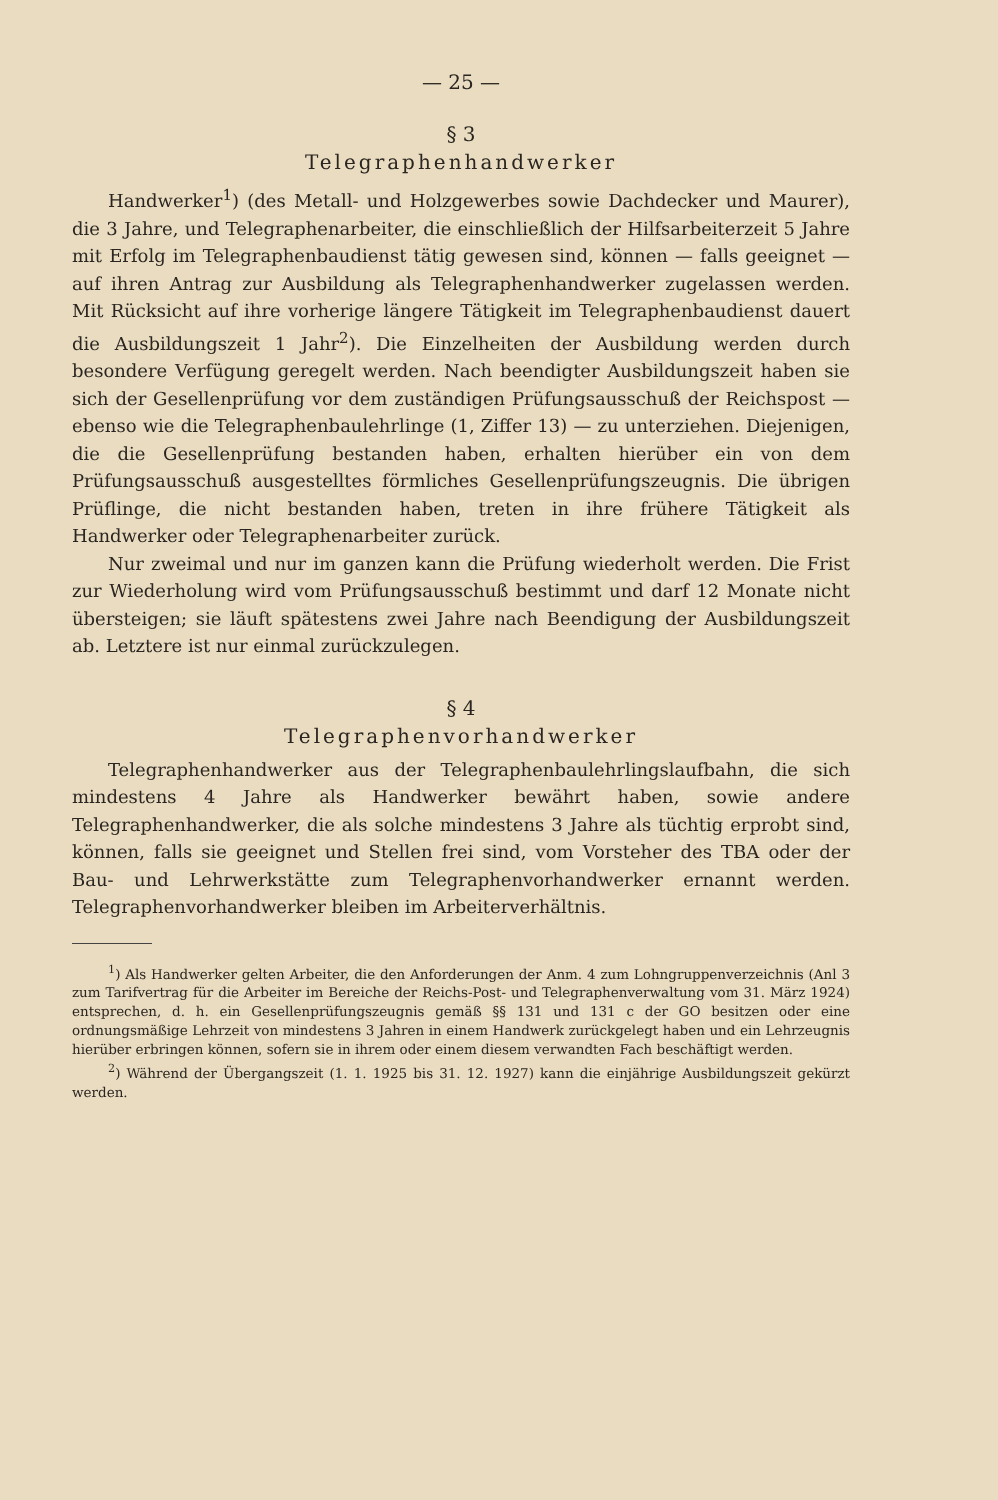— 25 —
§ 3
Telegraphenhandwerker
Handwerker<sup>1</sup>) (des Metall- und Holzgewerbes sowie Dachdecker und Maurer), die 3 Jahre, und Telegraphenarbeiter, die einschließlich der Hilfsarbeiterzeit 5 Jahre mit Erfolg im Telegraphenbaudienst tätig gewesen sind, können — falls geeignet — auf ihren Antrag zur Ausbildung als Telegraphenhandwerker zugelassen werden. Mit Rücksicht auf ihre vorherige längere Tätigkeit im Telegraphenbaudienst dauert die Ausbildungszeit 1 Jahr<sup>2</sup>). Die Einzelheiten der Ausbildung werden durch besondere Verfügung geregelt werden. Nach beendigter Ausbildungszeit haben sie sich der Gesellenprüfung vor dem zuständigen Prüfungsausschuß der Reichspost — ebenso wie die Telegraphenbaulehrlinge (1, Ziffer 13) — zu unterziehen. Diejenigen, die die Gesellenprüfung bestanden haben, erhalten hierüber ein von dem Prüfungsausschuß ausgestelltes förmliches Gesellenprüfungszeugnis. Die übrigen Prüflinge, die nicht bestanden haben, treten in ihre frühere Tätigkeit als Handwerker oder Telegraphenarbeiter zurück.
Nur zweimal und nur im ganzen kann die Prüfung wiederholt werden. Die Frist zur Wiederholung wird vom Prüfungsausschuß bestimmt und darf 12 Monate nicht übersteigen; sie läuft spätestens zwei Jahre nach Beendigung der Ausbildungszeit ab. Letztere ist nur einmal zurückzulegen.
§ 4
Telegraphenvorhandwerker
Telegraphenhandwerker aus der Telegraphenbaulehrlingslaufbahn, die sich mindestens 4 Jahre als Handwerker bewährt haben, sowie andere Telegraphenhandwerker, die als solche mindestens 3 Jahre als tüchtig erprobt sind, können, falls sie geeignet und Stellen frei sind, vom Vorsteher des TBA oder der Bau- und Lehrwerkstätte zum Telegraphenvorhandwerker ernannt werden. Telegraphenvorhandwerker bleiben im Arbeiterverhältnis.
<sup>1</sup>) Als Handwerker gelten Arbeiter, die den Anforderungen der Anm. 4 zum Lohngruppenverzeichnis (Anl 3 zum Tarifvertrag für die Arbeiter im Bereiche der Reichs-Post- und Telegraphenverwaltung vom 31. März 1924) entsprechen, d. h. ein Gesellenprüfungszeugnis gemäß §§ 131 und 131 c der GO besitzen oder eine ordnungsmäßige Lehrzeit von mindestens 3 Jahren in einem Handwerk zurückgelegt haben und ein Lehrzeugnis hierüber erbringen können, sofern sie in ihrem oder einem diesem verwandten Fach beschäftigt werden.
<sup>2</sup>) Während der Übergangszeit (1. 1. 1925 bis 31. 12. 1927) kann die einjährige Ausbildungszeit gekürzt werden.